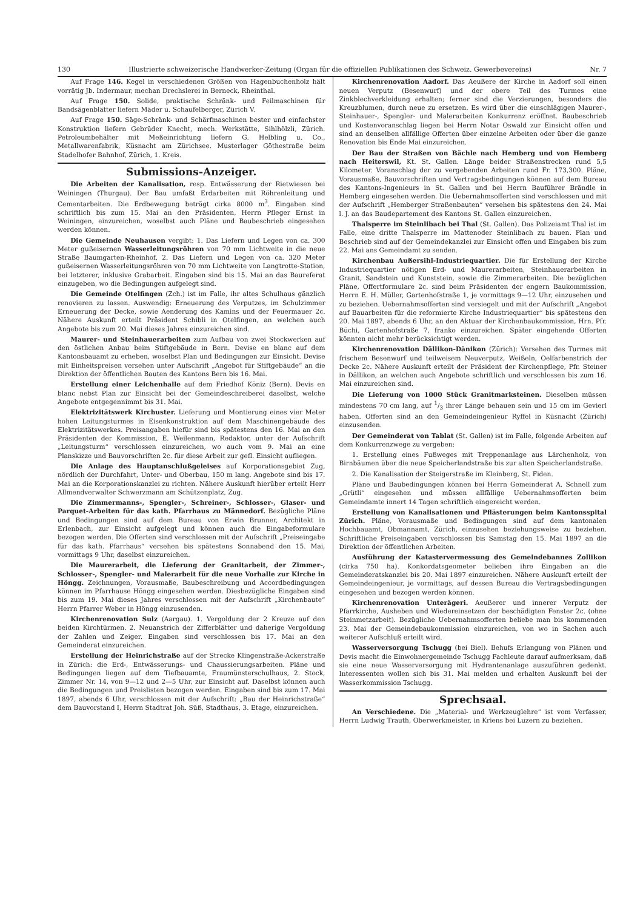130 Illustrierte schweizerische Handwerker-Zeitung (Organ für die offiziellen Publikationen des Schweiz. Gewerbevereins) Nr. 7
Auf Frage 146. Kegel in verschiedenen Größen von Hagenbuchenholz hält vorrätig Jb. Indermaur, mechan Drechslerei in Berneck, Rheinthal.
Auf Frage 150. Solide, praktische Schränk- und Feilmaschinen für Bandsägenblätter liefern Mäder u. Schaufelberger, Zürich V.
Auf Frage 150. Säge-Schränk- und Schärfmaschinen bester und einfachster Konstruktion liefern Gebrüder Knecht, mech. Werkstätte, Sihlhölzli, Zürich. Petroleumbehälter mit Meßeinrichtung liefern G. Helbling u. Co., Metallwarenfabrik, Küsnacht am Zürichsee. Musterlager Göthestraße beim Stadelhofer Bahnhof, Zürich, 1. Kreis.
Submissions-Anzeiger.
Die Arbeiten der Kanalisation, resp. Entwässerung der Rietwiesen bei Weiningen (Thurgau). Der Bau umfaßt Erdarbeiten mit Röhrenleitung und Cementarbeiten. Die Erdbewegung beträgt cirka 8000 m<sup>3</sup>. Eingaben sind schriftlich bis zum 15. Mai an den Präsidenten, Herrn Pfleger Ernst in Weiningen, einzureichen, woselbst auch Pläne und Baubeschrieb eingesehen werden können.
Die Gemeinde Neuhausen vergibt: 1. Das Liefern und Legen von ca. 300 Meter gußeisernen Wasserleitungsröhren von 70 mm Lichtweite in die neue Straße Baumgarten-Rheinhof. 2. Das Liefern und Legen von ca. 320 Meter gußeisernen Wasserleitungsröhren von 70 mm Lichtweite von Langtrotte-Station, bei letzterer, inklusive Grabarbeit. Eingaben sind bis 15. Mai an das Baureferat einzugeben, wo die Bedingungen aufgelegt sind.
Die Gemeinde Otelfingen (Zch.) ist im Falle, ihr altes Schulhaus gänzlich renovieren zu lassen. Auswendig: Erneuerung des Verputzes, im Schulzimmer Erneuerung der Decke, sowie Aenderung des Kamins und der Feuermauer 2c. Nähere Auskunft erteilt Präsident Schibli in Otelfingen, an welchen auch Angebote bis zum 20. Mai dieses Jahres einzureichen sind.
Maurer- und Steinhauerarbeiten zum Aufbau von zwei Stockwerken auf den östlichen Anbau beim Stiftgebäude in Bern. Devise en blanc auf dem Kantonsbauamt zu erheben, woselbst Plan und Bedingungen zur Einsicht. Devise mit Einheitspreisen versehen unter Aufschrift „Angebot für Stiftgebäude“ an die Direktion der öffentlichen Bauten des Kantons Bern bis 16. Mai.
Erstellung einer Leichenhalle auf dem Friedhof Köniz (Bern). Devis en blanc nebst Plan zur Einsicht bei der Gemeindeschreiberei daselbst, welche Angebote entgegennimmt bis 31. Mai.
Elektrizitätswerk Kirchuster. Lieferung und Montierung eines vier Meter hohen Leitungsturmes in Eisenkonstruktion auf dem Maschinengebäude des Elektrizitätswerkes. Preisangaben hiefür sind bis spätestens den 16. Mai an den Präsidenten der Kommission, E. Weilenmann, Redaktor, unter der Aufschrift „Leitungsturm“ verschlossen einzureichen, wo auch vom 9. Mai an eine Planskizze und Bauvorschriften 2c. für diese Arbeit zur gefl. Einsicht aufliegen.
Die Anlage des Hauptanschlußgeleises auf Korporationsgebiet Zug, nördlich der Durchfahrt, Unter- und Oberbau, 150 m lang. Angebote sind bis 17. Mai an die Korporationskanzlei zu richten. Nähere Auskunft hierüber erteilt Herr Allmendverwalter Schwerzmann am Schützenplatz, Zug.
Die Zimmermanns-, Spengler-, Schreiner-, Schlosser-, Glaser- und Parquet-Arbeiten für das kath. Pfarrhaus zu Männedorf. Bezügliche Pläne und Bedingungen sind auf dem Bureau von Erwin Brunner, Architekt in Erlenbach, zur Einsicht aufgelegt und können auch die Eingabeformulare bezogen werden. Die Offerten sind verschlossen mit der Aufschrift „Preiseingabe für das kath. Pfarrhaus“ versehen bis spätestens Sonnabend den 15. Mai, vormittags 9 Uhr, daselbst einzureichen.
Die Maurerarbeit, die Lieferung der Granitarbeit, der Zimmer-, Schlosser-, Spengler- und Malerarbeit für die neue Vorhalle zur Kirche in Höngg. Zeichnungen, Vorausmaße, Baubeschreibung und Accordbedingungen können im Pfarrhause Höngg eingesehen werden. Diesbezügliche Eingaben sind bis zum 19. Mai dieses Jahres verschlossen mit der Aufschrift „Kirchenbaute“ Herrn Pfarrer Weber in Höngg einzusenden.
Kirchenrenovation Sulz (Aargau). 1. Vergoldung der 2 Kreuze auf den beiden Kirchtürmen. 2. Neuanstrich der Zifferblätter und daherige Vergoldung der Zahlen und Zeiger. Eingaben sind verschlossen bis 17. Mai an den Gemeinderat einzureichen.
Erstellung der Heinrichstraße auf der Strecke Klingenstraße-Ackerstraße in Zürich: die Erd-, Entwässerungs- und Chaussierungsarbeiten. Pläne und Bedingungen liegen auf dem Tiefbauamte, Fraumünsterschulhaus, 2. Stock, Zimmer Nr. 14, von 9—12 und 2—5 Uhr, zur Einsicht auf. Daselbst können auch die Bedingungen und Preislisten bezogen werden. Eingaben sind bis zum 17. Mai 1897, abends 6 Uhr, verschlossen mit der Aufschrift: „Bau der Heinrichstraße“ dem Bauvorstand I, Herrn Stadtrat Joh. Süß, Stadthaus, 3. Etage, einzureichen.
Kirchenrenovation Aadorf. Das Aeußere der Kirche in Aadorf soll einen neuen Verputz (Besenwurf) und der obere Teil des Turmes eine Zinkblechverkleidung erhalten; ferner sind die Verzierungen, besonders die Kreuzblumen, durch neue zu ersetzen. Es wird über die einschlägigen Maurer-, Steinhauer-, Spengler- und Malerarbeiten Konkurrenz eröffnet. Baubeschrieb und Kostenvoranschlag liegen bei Herrn Notar Oswald zur Einsicht offen und sind an denselben allfällige Offerten über einzelne Arbeiten oder über die ganze Renovation bis Ende Mai einzureichen.
Der Bau der Straßen von Bächle nach Hemberg und von Hemberg nach Heiterswil, Kt. St. Gallen. Länge beider Straßenstrecken rund 5,5 Kilometer. Voranschlag der zu vergebenden Arbeiten rund Fr. 173,300. Pläne, Vorausmaße, Bauvorschriften und Vertragsbedingungen können auf dem Bureau des Kantons-Ingenieurs in St. Gallen und bei Herrn Bauführer Brändle in Hemberg eingesehen werden. Die Uebernahmsofferten sind verschlossen und mit der Aufschrift „Hemberger Straßenbauten“ versehen bis spätestens den 24. Mai l. J. an das Baudepartement des Kantons St. Gallen einzureichen.
Thalsperre im Steinlibach bei Thal (St. Gallen). Das Polizeiamt Thal ist im Falle, eine dritte Thalsperre im Mattenoder Steinlibach zu bauen. Plan und Beschrieb sind auf der Gemeindekanzlei zur Einsicht offen und Eingaben bis zum 22. Mai ans Gemeindamt zu senden.
Kirchenbau Außersihl-Industriequartier. Die für Erstellung der Kirche Industriequartier nötigen Erd- und Maurerarbeiten, Steinhauerarbeiten in Granit, Sandstein und Kunststein, sowie die Zimmerarbeiten. Die bezüglichen Pläne, Offertformulare 2c. sind beim Präsidenten der engern Baukommission, Herrn E. H. Müller, Gartenhofstraße 1, je vormittags 9—12 Uhr, einzusehen und zu beziehen. Uebernahmsofferten sind versiegelt und mit der Aufschrift „Angebot auf Bauarbeiten für die reformierte Kirche Industriequartier“ bis spätestens den 20. Mai 1897, abends 6 Uhr, an den Aktuar der Kirchenbaukommission, Hrn. Pfr. Büchi, Gartenhofstraße 7, franko einzureichen. Später eingehende Offerten könnten nicht mehr berücksichtigt werden.
Kirchenrenovation Dällikon-Dänikon (Zürich): Versehen des Turmes mit frischem Besenwurf und teilweisem Neuverputz, Weißeln, Oelfarbenstrich der Decke 2c. Nähere Auskunft erteilt der Präsident der Kirchenpflege, Pfr. Steiner in Dällikon, an welchen auch Angebote schriftlich und verschlossen bis zum 16. Mai einzureichen sind.
Die Lieferung von 1000 Stück Granitmarksteinen. Dieselben müssen mindestens 70 cm lang, auf 1/3 ihrer Länge behauen sein und 15 cm im Gevierl haben. Offerten sind an den Gemeindeingenieur Ryffel in Küsnacht (Zürich) einzusenden.
Der Gemeinderat von Tablat (St. Gallen) ist im Falle, folgende Arbeiten auf dem Konkurrenzwege zu vergeben:
1. Erstellung eines Fußweges mit Treppenanlage aus Lärchenholz, von Birnbäumen über die neue Speicherlandstraße bis zur alten Speicherlandstraße.
2. Die Kanalisation der Steigerstraße im Kleinberg, St. Fiden.
Pläne und Baubedingungen können bei Herrn Gemeinderat A. Schnell zum „Grütli“ eingesehen und müssen allfällige Uebernahmsofferten beim Gemeindamte innert 14 Tagen schriftlich eingereicht werden.
Erstellung von Kanalisationen und Pflästerungen beim Kantonsspital Zürich. Pläne, Vorausmaße und Bedingungen sind auf dem kantonalen Hochbauamt, Obmannamt, Zürich, einzusehen beziehungsweise zu beziehen. Schriftliche Preiseingaben verschlossen bis Samstag den 15. Mai 1897 an die Direktion der öffentlichen Arbeiten.
Ausführung der Katastervermessung des Gemeindebannes Zollikon (cirka 750 ha). Konkordatsgeometer belieben ihre Eingaben an die Gemeinderatskanzlei bis 20. Mai 1897 einzureichen. Nähere Auskunft erteilt der Gemeindeingenieur, je vormittags, auf dessen Bureau die Vertragsbedingungen eingesehen und bezogen werden können.
Kirchenrenovation Unterägeri. Aeußerer und innerer Verputz der Pfarrkirche, Ausheben und Wiedereinsetzen der beschädigten Fenster 2c. (ohne Steinmetzarbeit). Bezügliche Uebernahmsofferten beliebe man bis kommenden 23. Mai der Gemeindebaukommission einzureichen, von wo in Sachen auch weiterer Aufschluß erteilt wird.
Wasserversorgung Tschugg (bei Biel). Behufs Erlangung von Plänen und Devis macht die Einwohnergemeinde Tschugg Fachleute darauf aufmerksam, daß sie eine neue Wasserversorgung mit Hydrantenanlage auszuführen gedenkt. Interessenten wollen sich bis 31. Mai melden und erhalten Auskunft bei der Wasserkommission Tschugg.
Sprechsaal.
An Verschiedene. Die „Material- und Werkzeuglehre“ ist vom Verfasser, Herrn Ludwig Trauth, Oberwerkmeister, in Kriens bei Luzern zu beziehen.